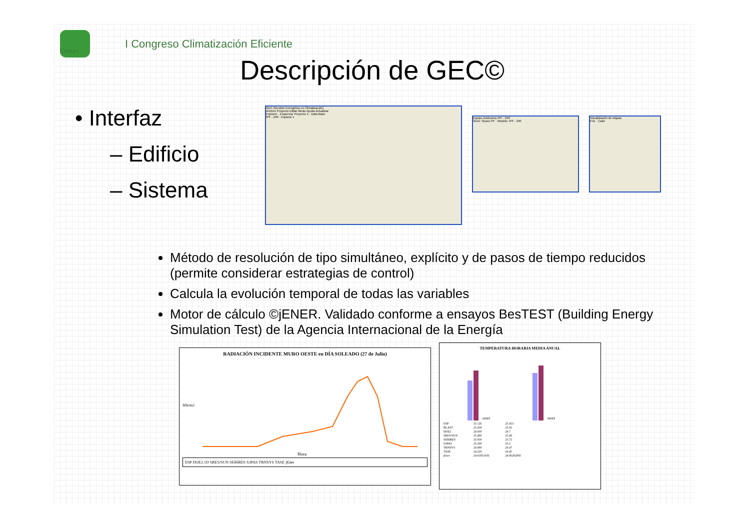I Congreso Climatización Eficiente
Clima+
Descripción de GEC©
• Interfaz
– Edificio
– Sistema
GEC (Gestión Energética en Climatización)
Archivo Proyecto Editar Modo Ayuda Actualizar
Explorer · Esquema: Proyecto 1 · Data Base
IPF - 240 · Espacio 1
Equipo Autónomo IPF - 240
Serie: Space PF · Modelo: IPF - 240
Visualización de etapas
Frío · Calor
Método de resolución de tipo simultáneo, explícito y de pasos de tiempo reducidos (permite considerar estrategias de control)
Calcula la evolución temporal de todas las variables
Motor de cálculo ©jENER. Validado conforme a ensayos BesTEST (Building Energy Simulation Test) de la Agencia Internacional de la Energía
RADIACIÓN INCIDENTE MURO OESTE en DÍA SOLEADO (27 de Julio)
Wh/m2
Hora
ESP DOE2.1D SRES/SUN SERIRES S3PAS TRNSYS TASE jEner
TEMPERATURA HORARIA MEDIA ANUAL
600FF
900FF
| ESP | 25.126 | 25.453 |
| BLAST | 25.430 | 25.93 |
| DOE2 | 24.600 | 24.7 |
| SRES/SUN | 25.480 | 25.49 |
| SERIRES | 25.930 | 25.72 |
| S3PAS | 25.200 | 25.2 |
| TRNSYS | 24.490 | 24.47 |
| TASE | 24.220 | 24.45 |
| jEner | 24.81851036 | 24.86202085 |